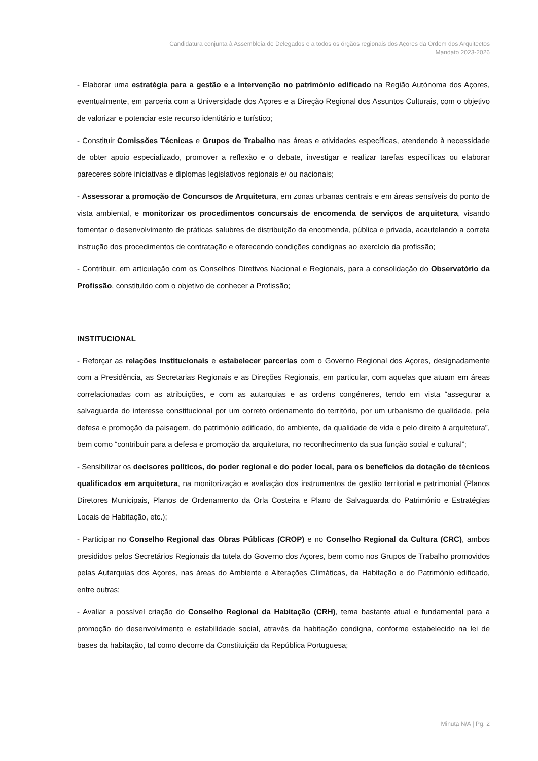Candidatura conjunta à Assembleia de Delegados e a todos os órgãos regionais dos Açores da Ordem dos Arquitectos
Mandato 2023-2026
- Elaborar uma estratégia para a gestão e a intervenção no património edificado na Região Autónoma dos Açores, eventualmente, em parceria com a Universidade dos Açores e a Direção Regional dos Assuntos Culturais, com o objetivo de valorizar e potenciar este recurso identitário e turístico;
- Constituir Comissões Técnicas e Grupos de Trabalho nas áreas e atividades específicas, atendendo à necessidade de obter apoio especializado, promover a reflexão e o debate, investigar e realizar tarefas específicas ou elaborar pareceres sobre iniciativas e diplomas legislativos regionais e/ ou nacionais;
- Assessorar a promoção de Concursos de Arquitetura, em zonas urbanas centrais e em áreas sensíveis do ponto de vista ambiental, e monitorizar os procedimentos concursais de encomenda de serviços de arquitetura, visando fomentar o desenvolvimento de práticas salubres de distribuição da encomenda, pública e privada, acautelando a correta instrução dos procedimentos de contratação e oferecendo condições condignas ao exercício da profissão;
- Contribuir, em articulação com os Conselhos Diretivos Nacional e Regionais, para a consolidação do Observatório da Profissão, constituído com o objetivo de conhecer a Profissão;
INSTITUCIONAL
- Reforçar as relações institucionais e estabelecer parcerias com o Governo Regional dos Açores, designadamente com a Presidência, as Secretarias Regionais e as Direções Regionais, em particular, com aquelas que atuam em áreas correlacionadas com as atribuições, e com as autarquias e as ordens congéneres, tendo em vista “assegurar a salvaguarda do interesse constitucional por um correto ordenamento do território, por um urbanismo de qualidade, pela defesa e promoção da paisagem, do património edificado, do ambiente, da qualidade de vida e pelo direito à arquitetura”, bem como “contribuir para a defesa e promoção da arquitetura, no reconhecimento da sua função social e cultural”;
- Sensibilizar os decisores políticos, do poder regional e do poder local, para os benefícios da dotação de técnicos qualificados em arquitetura, na monitorização e avaliação dos instrumentos de gestão territorial e patrimonial (Planos Diretores Municipais, Planos de Ordenamento da Orla Costeira e Plano de Salvaguarda do Património e Estratégias Locais de Habitação, etc.);
- Participar no Conselho Regional das Obras Públicas (CROP) e no Conselho Regional da Cultura (CRC), ambos presididos pelos Secretários Regionais da tutela do Governo dos Açores, bem como nos Grupos de Trabalho promovidos pelas Autarquias dos Açores, nas áreas do Ambiente e Alterações Climáticas, da Habitação e do Património edificado, entre outras;
- Avaliar a possível criação do Conselho Regional da Habitação (CRH), tema bastante atual e fundamental para a promoção do desenvolvimento e estabilidade social, através da habitação condigna, conforme estabelecido na lei de bases da habitação, tal como decorre da Constituição da República Portuguesa;
Minuta N/A | Pg. 2